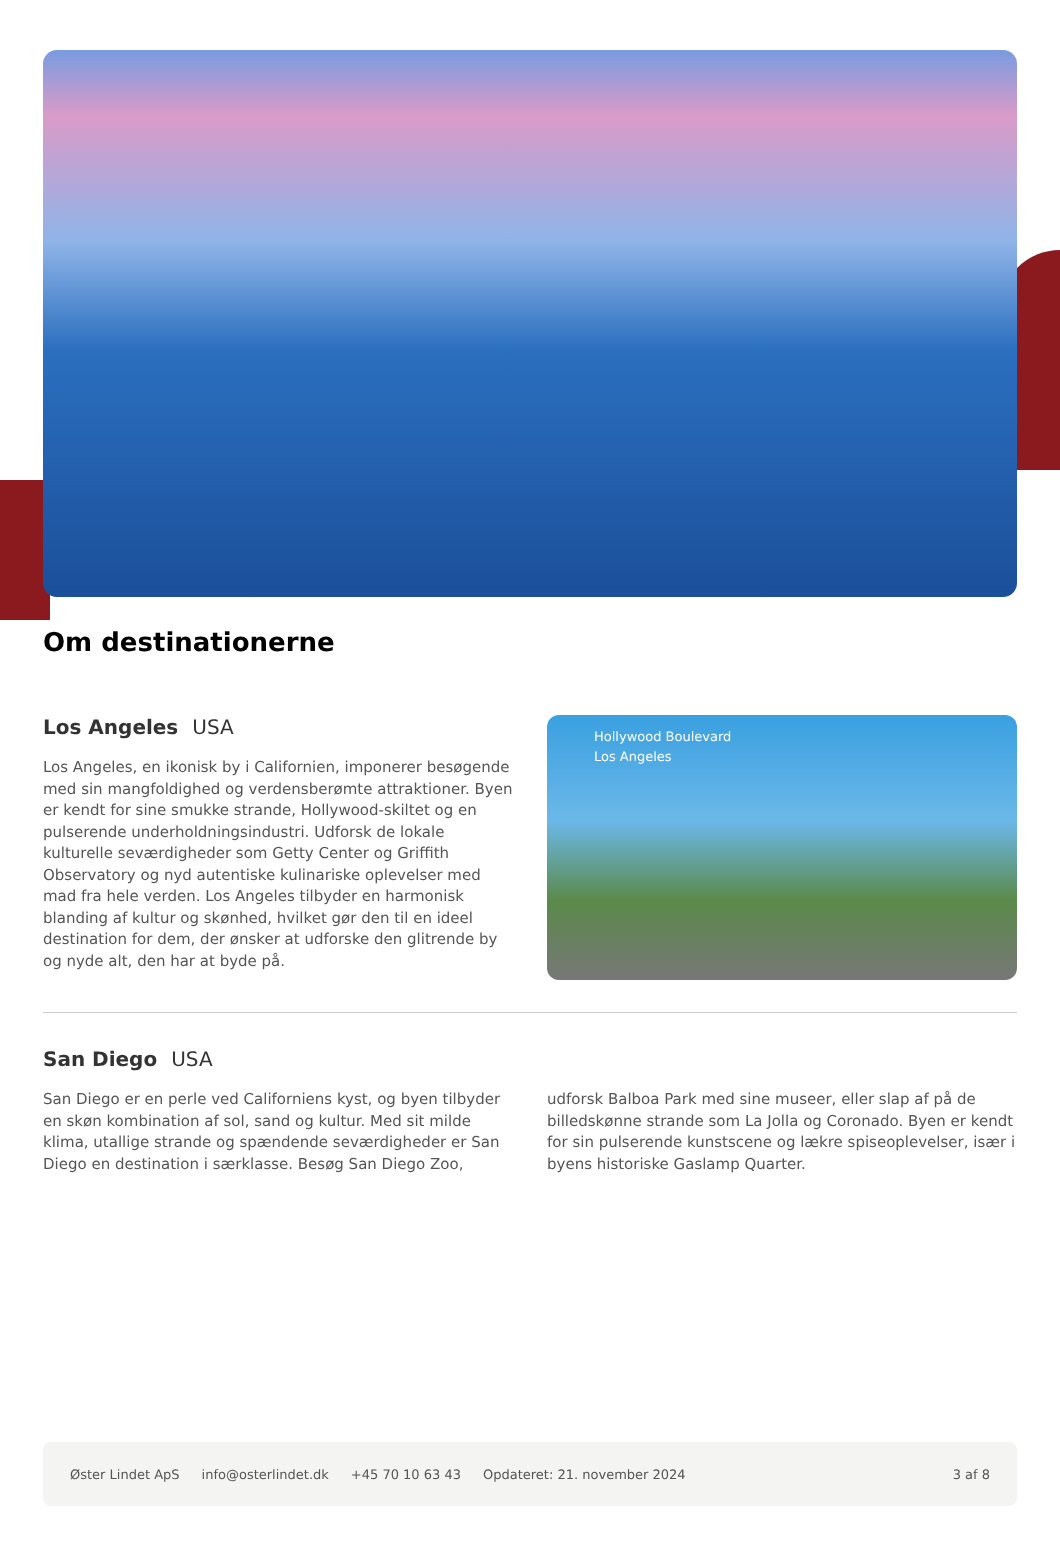Om destinationerne
Los Angeles USA
Los Angeles, en ikonisk by i Californien, imponerer besøgende med sin mangfoldighed og verdensberømte attraktioner. Byen er kendt for sine smukke strande, Hollywood-skiltet og en pulserende underholdningsindustri. Udforsk de lokale kulturelle seværdigheder som Getty Center og Griffith Observatory og nyd autentiske kulinariske oplevelser med mad fra hele verden. Los Angeles tilbyder en harmonisk blanding af kultur og skønhed, hvilket gør den til en ideel destination for dem, der ønsker at udforske den glitrende by og nyde alt, den har at byde på.
Hollywood Boulevard
Los Angeles
San Diego USA
San Diego er en perle ved Californiens kyst, og byen tilbyder en skøn kombination af sol, sand og kultur. Med sit milde klima, utallige strande og spændende seværdigheder er San Diego en destination i særklasse. Besøg San Diego Zoo, udforsk Balboa Park med sine museer, eller slap af på de billedskønne strande som La Jolla og Coronado. Byen er kendt for sin pulserende kunstscene og lækre spiseoplevelser, især i byens historiske Gaslamp Quarter.
Øster Lindet ApS info@osterlindet.dk +45 70 10 63 43 Opdateret: 21. november 2024 3 af 8